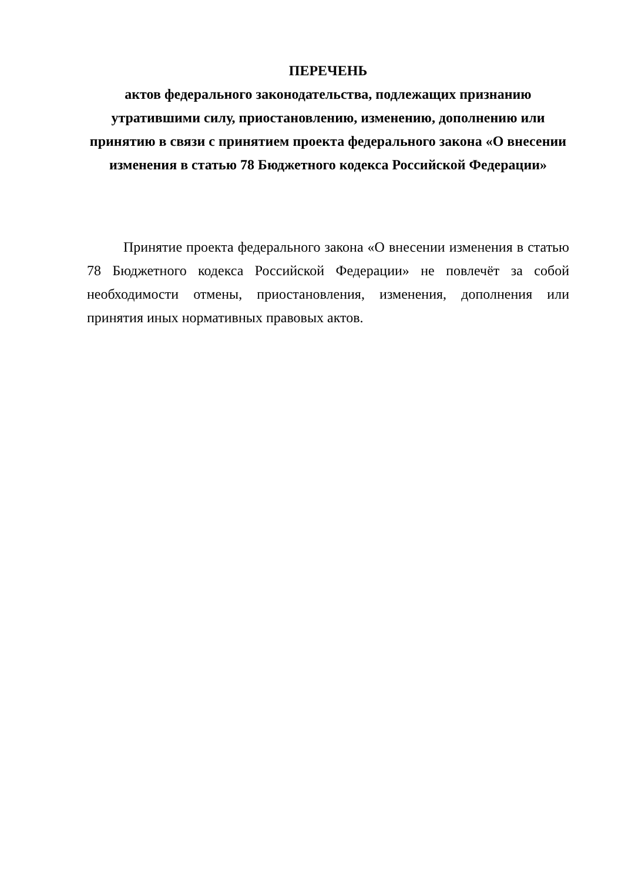ПЕРЕЧЕНЬ
актов федерального законодательства, подлежащих признанию утратившими силу, приостановлению, изменению, дополнению или принятию в связи с принятием проекта федерального закона «О внесении изменения в статью 78 Бюджетного кодекса Российской Федерации»
Принятие проекта федерального закона «О внесении изменения в статью 78 Бюджетного кодекса Российской Федерации» не повлечёт за собой необходимости отмены, приостановления, изменения, дополнения или принятия иных нормативных правовых актов.